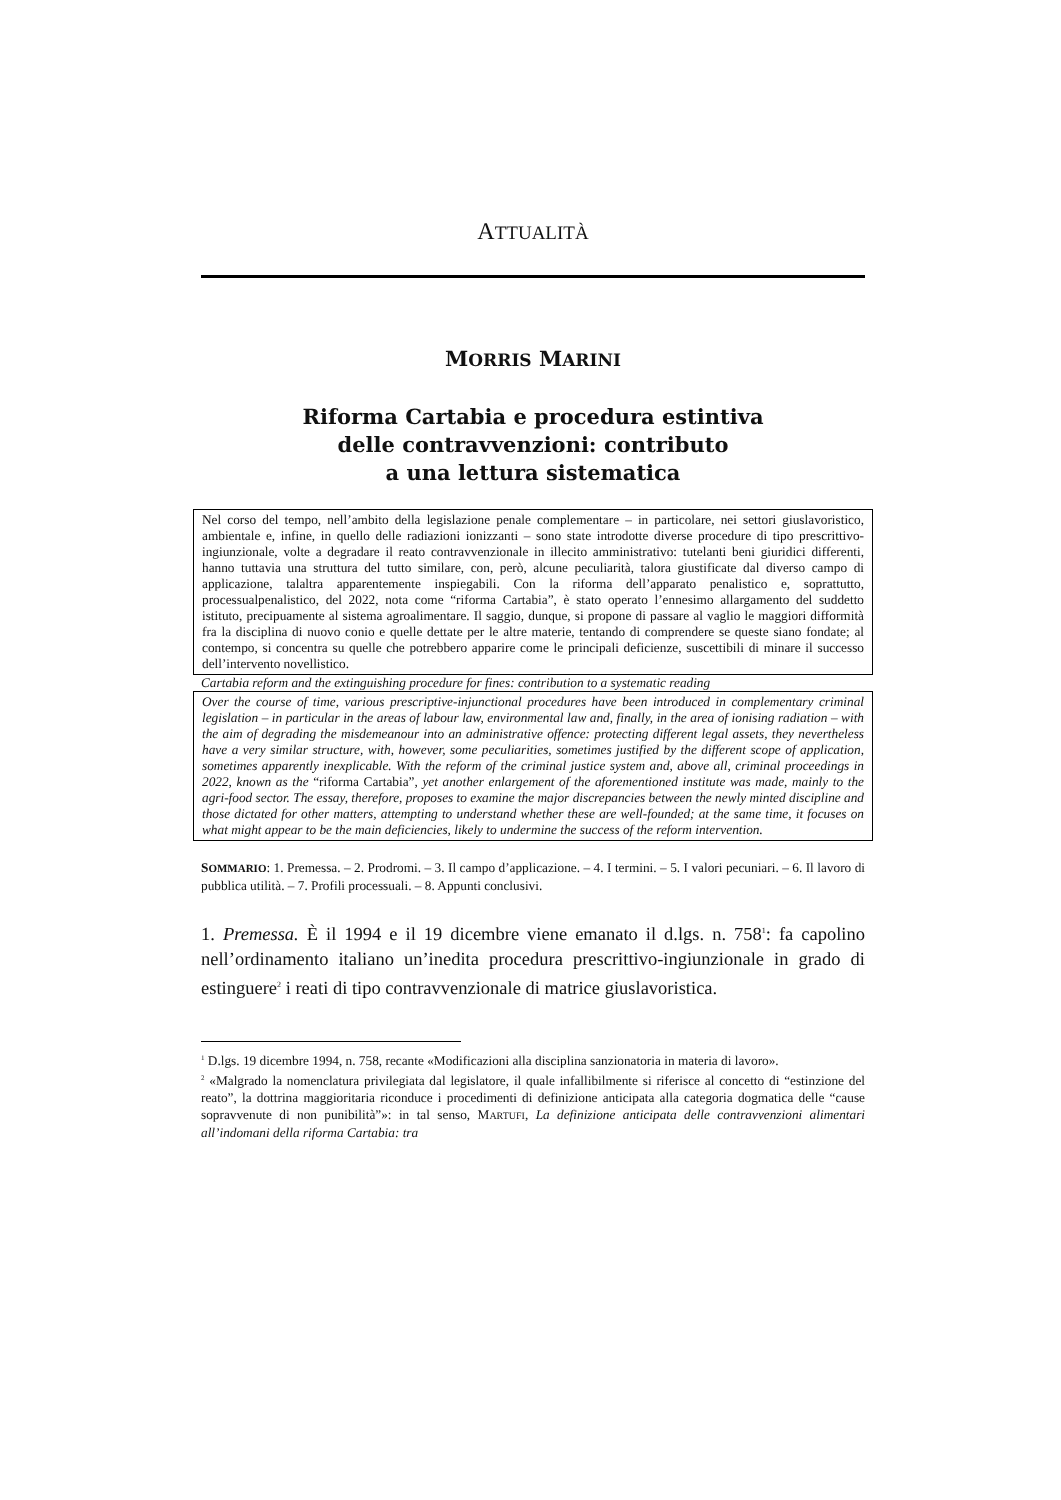ATTUALITÀ
MORRIS MARINI
Riforma Cartabia e procedura estintiva
delle contravvenzioni: contributo
a una lettura sistematica
Nel corso del tempo, nell’ambito della legislazione penale complementare – in particolare, nei settori giuslavoristico, ambientale e, infine, in quello delle radiazioni ionizzanti – sono state introdotte diverse procedure di tipo prescrittivo-ingiunzionale, volte a degradare il reato contravvenzionale in illecito amministrativo: tutelanti beni giuridici differenti, hanno tuttavia una struttura del tutto similare, con, però, alcune peculiarità, talora giustificate dal diverso campo di applicazione, talaltra apparentemente inspiegabili. Con la riforma dell’apparato penalistico e, soprattutto, processualpenalistico, del 2022, nota come “riforma Cartabia”, è stato operato l’ennesimo allargamento del suddetto istituto, precipuamente al sistema agroalimentare. Il saggio, dunque, si propone di passare al vaglio le maggiori difformità fra la disciplina di nuovo conio e quelle dettate per le altre materie, tentando di comprendere se queste siano fondate; al contempo, si concentra su quelle che potrebbero apparire come le principali deficienze, suscettibili di minare il successo dell’intervento novellistico.
Cartabia reform and the extinguishing procedure for fines: contribution to a systematic reading
Over the course of time, various prescriptive-injunctional procedures have been introduced in complementary criminal legislation – in particular in the areas of labour law, environmental law and, finally, in the area of ionising radiation – with the aim of degrading the misdemeanour into an administrative offence: protecting different legal assets, they nevertheless have a very similar structure, with, however, some peculiarities, sometimes justified by the different scope of application, sometimes apparently inexplicable. With the reform of the criminal justice system and, above all, criminal proceedings in 2022, known as the “riforma Cartabia”, yet another enlargement of the aforementioned institute was made, mainly to the agri-food sector. The essay, therefore, proposes to examine the major discrepancies between the newly minted discipline and those dictated for other matters, attempting to understand whether these are well-founded; at the same time, it focuses on what might appear to be the main deficiencies, likely to undermine the success of the reform intervention.
SOMMARIO: 1. Premessa. – 2. Prodromi. – 3. Il campo d’applicazione. – 4. I termini. – 5. I valori pecuniari. – 6. Il lavoro di pubblica utilità. – 7. Profili processuali. – 8. Appunti conclusivi.
1. Premessa. È il 1994 e il 19 dicembre viene emanato il d.lgs. n. 758<sup>1</sup>: fa capolino nell’ordinamento italiano un’inedita procedura prescrittivo-ingiunzionale in grado di estinguere<sup>2</sup> i reati di tipo contravvenzionale di matrice giuslavoristica.
<sup>1</sup> D.lgs. 19 dicembre 1994, n. 758, recante «Modificazioni alla disciplina sanzionatoria in materia di lavoro».
<sup>2</sup> «Malgrado la nomenclatura privilegiata dal legislatore, il quale infallibilmente si riferisce al concetto di “estinzione del reato”, la dottrina maggioritaria riconduce i procedimenti di definizione anticipata alla categoria dogmatica delle “cause sopravvenute di non punibilità”»: in tal senso, MARTUFI, La definizione anticipata delle contravvenzioni alimentari all’indomani della riforma Cartabia: tra